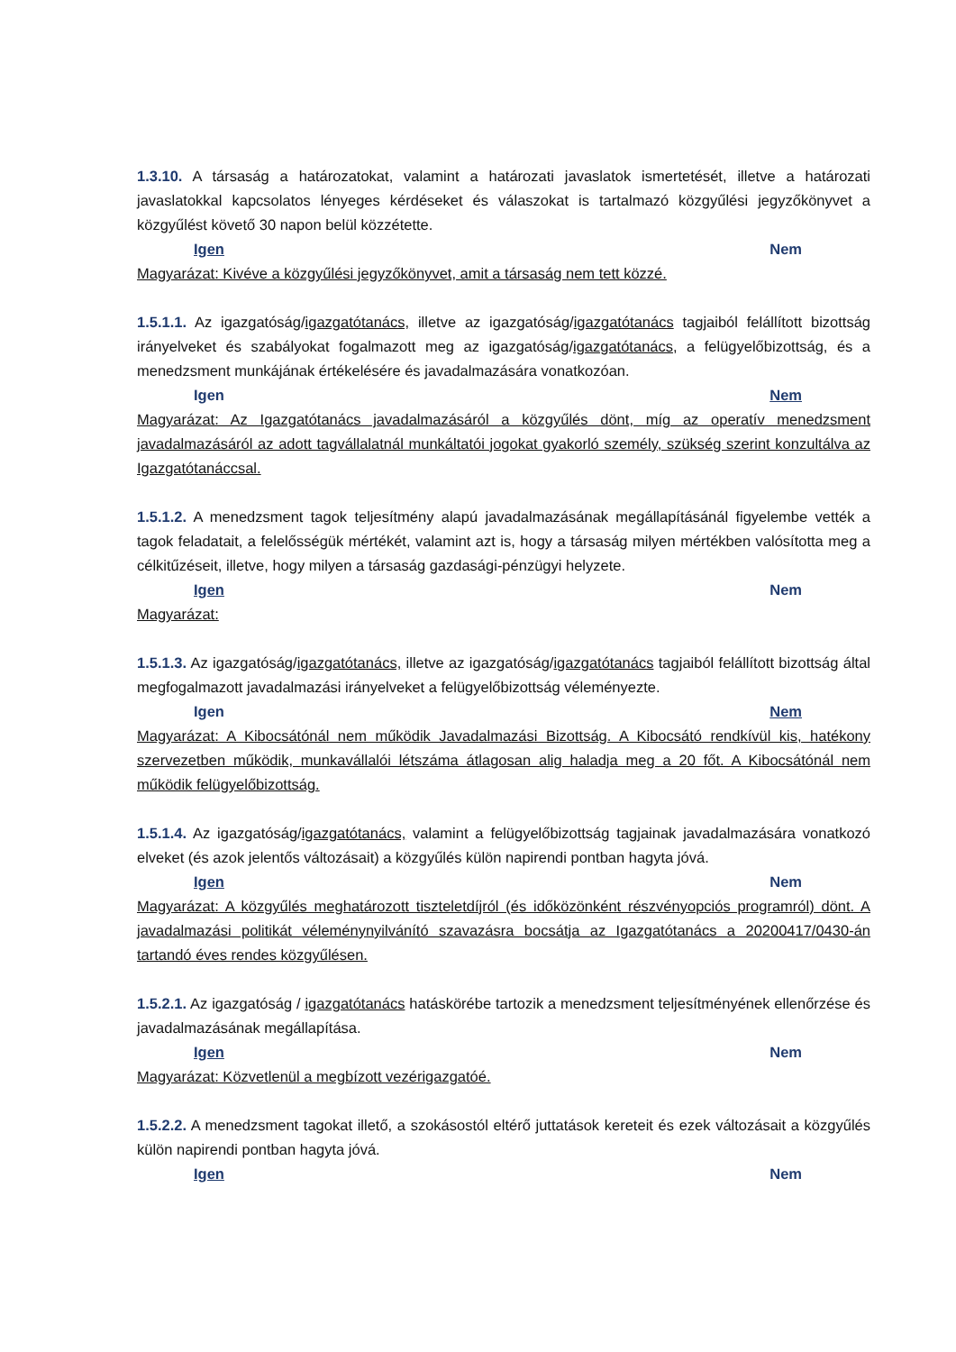1.3.10. A társaság a határozatokat, valamint a határozati javaslatok ismertetését, illetve a határozati javaslatokkal kapcsolatos lényeges kérdéseket és válaszokat is tartalmazó közgyűlési jegyzőkönyvet a közgyűlést követő 30 napon belül közzétette.
Igen Nem
Magyarázat: Kivéve a közgyűlési jegyzőkönyvet, amit a társaság nem tett közzé.
1.5.1.1. Az igazgatóság/igazgatótanács, illetve az igazgatóság/igazgatótanács tagjaiból felállított bizottság irányelveket és szabályokat fogalmazott meg az igazgatóság/igazgatótanács, a felügyelőbizottság, és a menedzsment munkájának értékelésére és javadalmazására vonatkozóan.
Igen Nem
Magyarázat: Az Igazgatótanács javadalmazásáról a közgyűlés dönt, míg az operatív menedzsment javadalmazásáról az adott tagvállalatnál munkáltatói jogokat gyakorló személy, szükség szerint konzultálva az Igazgatótanáccsal.
1.5.1.2. A menedzsment tagok teljesítmény alapú javadalmazásának megállapításánál figyelembe vették a tagok feladatait, a felelősségük mértékét, valamint azt is, hogy a társaság milyen mértékben valósította meg a célkitűzéseit, illetve, hogy milyen a társaság gazdasági-pénzügyi helyzete.
Igen Nem
Magyarázat:
1.5.1.3. Az igazgatóság/igazgatótanács, illetve az igazgatóság/igazgatótanács tagjaiból felállított bizottság által megfogalmazott javadalmazási irányelveket a felügyelőbizottság véleményezte.
Igen Nem
Magyarázat: A Kibocsátónál nem működik Javadalmazási Bizottság. A Kibocsátó rendkívül kis, hatékony szervezetben működik, munkavállalói létszáma átlagosan alig haladja meg a 20 főt. A Kibocsátónál nem működik felügyelőbizottság.
1.5.1.4. Az igazgatóság/igazgatótanács, valamint a felügyelőbizottság tagjainak javadalmazására vonatkozó elveket (és azok jelentős változásait) a közgyűlés külön napirendi pontban hagyta jóvá.
Igen Nem
Magyarázat: A közgyűlés meghatározott tiszteletdíjról (és időközönként részvényopciós programról) dönt. A javadalmazási politikát véleménynyilvánító szavazásra bocsátja az Igazgatótanács a 20200417/0430-án tartandó éves rendes közgyűlésen.
1.5.2.1. Az igazgatóság / igazgatótanács hatáskörébe tartozik a menedzsment teljesítményének ellenőrzése és javadalmazásának megállapítása.
Igen Nem
Magyarázat: Közvetlenül a megbízott vezérigazgatóé.
1.5.2.2. A menedzsment tagokat illető, a szokásostól eltérő juttatások kereteit és ezek változásait a közgyűlés külön napirendi pontban hagyta jóvá.
Igen Nem